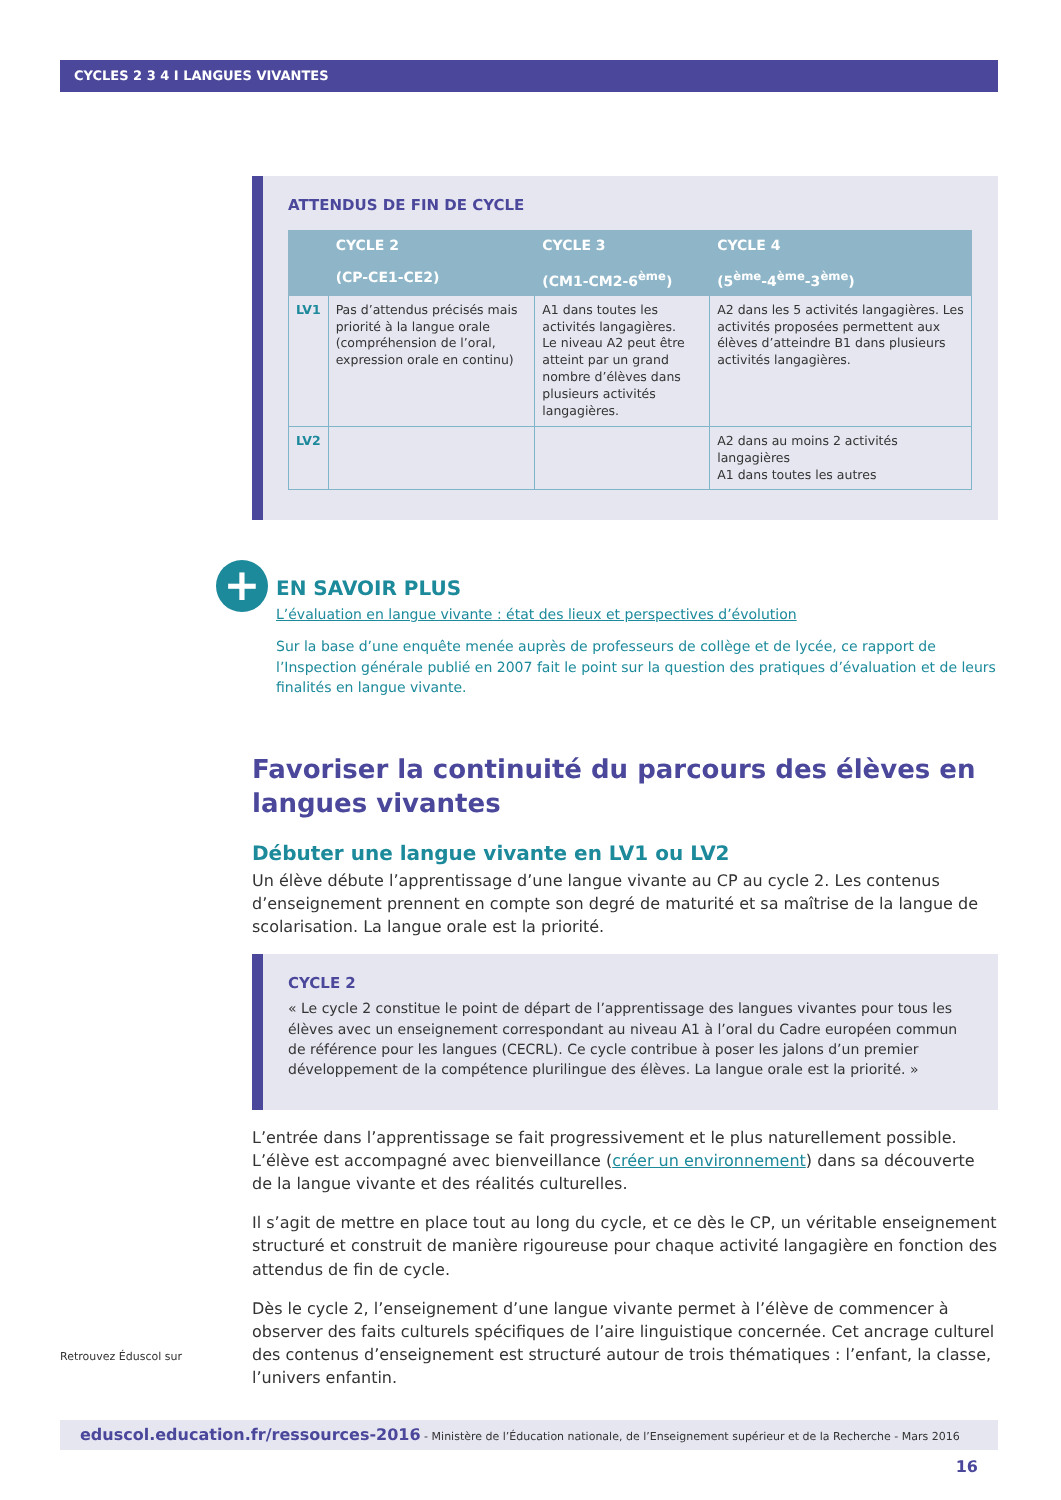CYCLES 2 3 4 I LANGUES VIVANTES
ATTENDUS DE FIN DE CYCLE
| | CYCLE 2 (CP-CE1-CE2) | CYCLE 3 (CM1-CM2-6<sup>ème</sup>) | CYCLE 4 (5<sup>ème</sup>-4<sup>ème</sup>-3<sup>ème</sup>) |
| --- | --- | --- | --- |
| LV1 | Pas d’attendus précisés mais priorité à la langue orale (compréhension de l’oral, expression orale en continu) | A1 dans toutes les activités langagières. Le niveau A2 peut être atteint par un grand nombre d’élèves dans plusieurs activités langagières. | A2 dans les 5 activités langagières. Les activités proposées permettent aux élèves d’atteindre B1 dans plusieurs activités langagières. |
| LV2 | | | A2 dans au moins 2 activités langagières A1 dans toutes les autres |
+
EN SAVOIR PLUS
L’évaluation en langue vivante : état des lieux et perspectives d’évolution
Sur la base d’une enquête menée auprès de professeurs de collège et de lycée, ce rapport de l’Inspection générale publié en 2007 fait le point sur la question des pratiques d’évaluation et de leurs finalités en langue vivante.
Favoriser la continuité du parcours des élèves en langues vivantes
Débuter une langue vivante en LV1 ou LV2
Un élève débute l’apprentissage d’une langue vivante au CP au cycle 2. Les contenus d’enseignement prennent en compte son degré de maturité et sa maîtrise de la langue de scolarisation. La langue orale est la priorité.
CYCLE 2
« Le cycle 2 constitue le point de départ de l’apprentissage des langues vivantes pour tous les élèves avec un enseignement correspondant au niveau A1 à l’oral du Cadre européen commun de référence pour les langues (CECRL). Ce cycle contribue à poser les jalons d’un premier développement de la compétence plurilingue des élèves. La langue orale est la priorité. »
L’entrée dans l’apprentissage se fait progressivement et le plus naturellement possible. L’élève est accompagné avec bienveillance (créer un environnement) dans sa découverte de la langue vivante et des réalités culturelles.
Il s’agit de mettre en place tout au long du cycle, et ce dès le CP, un véritable enseignement structuré et construit de manière rigoureuse pour chaque activité langagière en fonction des attendus de fin de cycle.
Dès le cycle 2, l’enseignement d’une langue vivante permet à l’élève de commencer à observer des faits culturels spécifiques de l’aire linguistique concernée. Cet ancrage culturel des contenus d’enseignement est structuré autour de trois thématiques : l’enfant, la classe, l’univers enfantin.
Retrouvez Éduscol sur
eduscol.education.fr/ressources-2016 - Ministère de l’Éducation nationale, de l’Enseignement supérieur et de la Recherche - Mars 2016 16